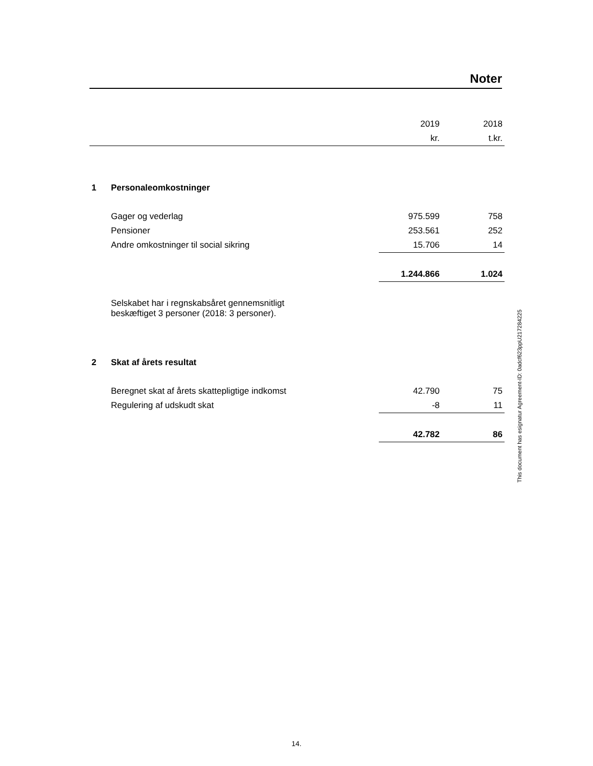Noter
| | | 2019 | 2018 |
| | | kr. | t.kr. |
| 1 | Personaleomkostninger | | |
| | Gager og vederlag | 975.599 | 758 |
| | Pensioner | 253.561 | 252 |
| | Andre omkostninger til social sikring | 15.706 | 14 |
| | | 1.244.866 | 1.024 |
| | Selskabet har i regnskabsåret gennemsnitligt beskæftiget 3 personer (2018: 3 personer). | | |
| 2 | Skat af årets resultat | | |
| | Beregnet skat af årets skattepligtige indkomst | 42.790 | 75 |
| | Regulering af udskudt skat | -8 | 11 |
| | | 42.782 | 86 |
This document has esignatur Agreement-ID: 0adcf623ppU217284225
14.